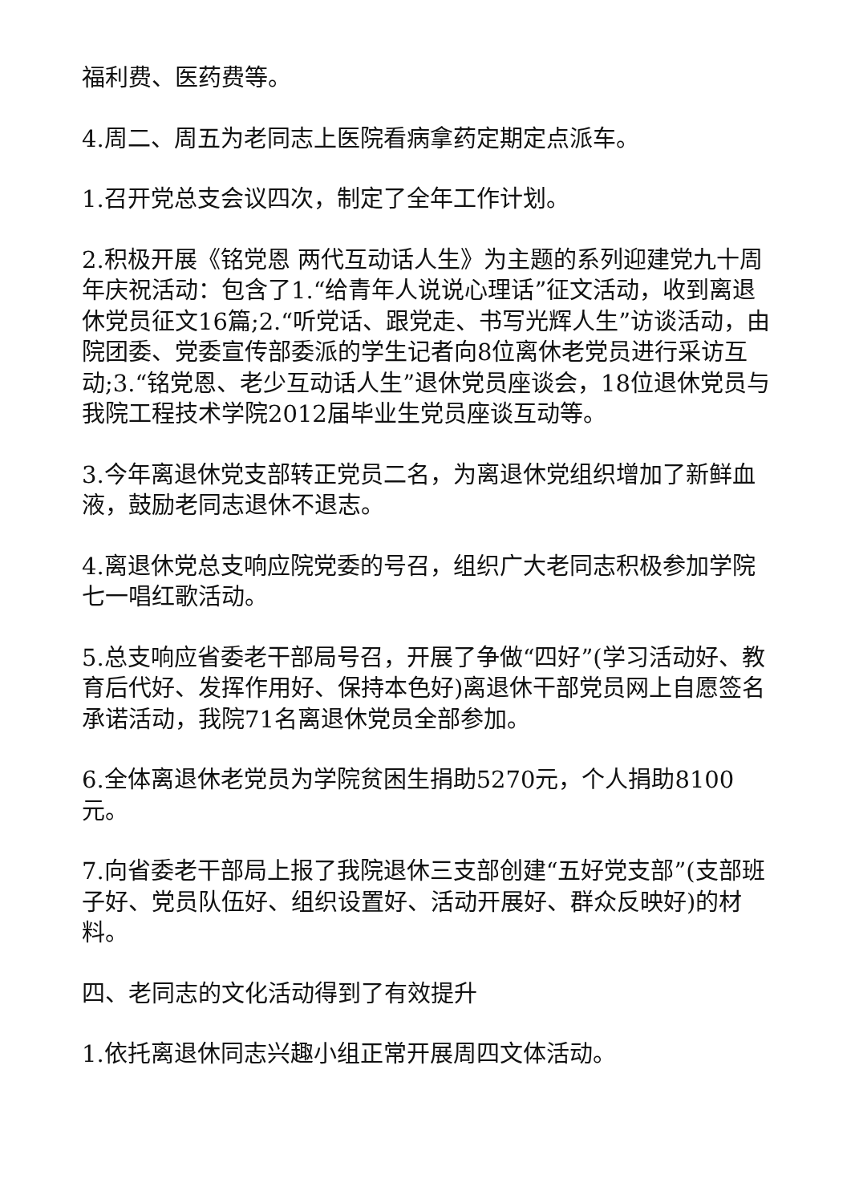福利费、医药费等。
4.周二、周五为老同志上医院看病拿药定期定点派车。
1.召开党总支会议四次，制定了全年工作计划。
2.积极开展《铭党恩 两代互动话人生》为主题的系列迎建党九十周年庆祝活动：包含了1.“给青年人说说心理话”征文活动，收到离退休党员征文16篇;2.“听党话、跟党走、书写光辉人生”访谈活动，由院团委、党委宣传部委派的学生记者向8位离休老党员进行采访互动;3.“铭党恩、老少互动话人生”退休党员座谈会，18位退休党员与我院工程技术学院2012届毕业生党员座谈互动等。
3.今年离退休党支部转正党员二名，为离退休党组织增加了新鲜血液，鼓励老同志退休不退志。
4.离退休党总支响应院党委的号召，组织广大老同志积极参加学院七一唱红歌活动。
5.总支响应省委老干部局号召，开展了争做“四好”(学习活动好、教育后代好、发挥作用好、保持本色好)离退休干部党员网上自愿签名承诺活动，我院71名离退休党员全部参加。
6.全体离退休老党员为学院贫困生捐助5270元，个人捐助8100元。
7.向省委老干部局上报了我院退休三支部创建“五好党支部”(支部班子好、党员队伍好、组织设置好、活动开展好、群众反映好)的材料。
四、老同志的文化活动得到了有效提升
1.依托离退休同志兴趣小组正常开展周四文体活动。